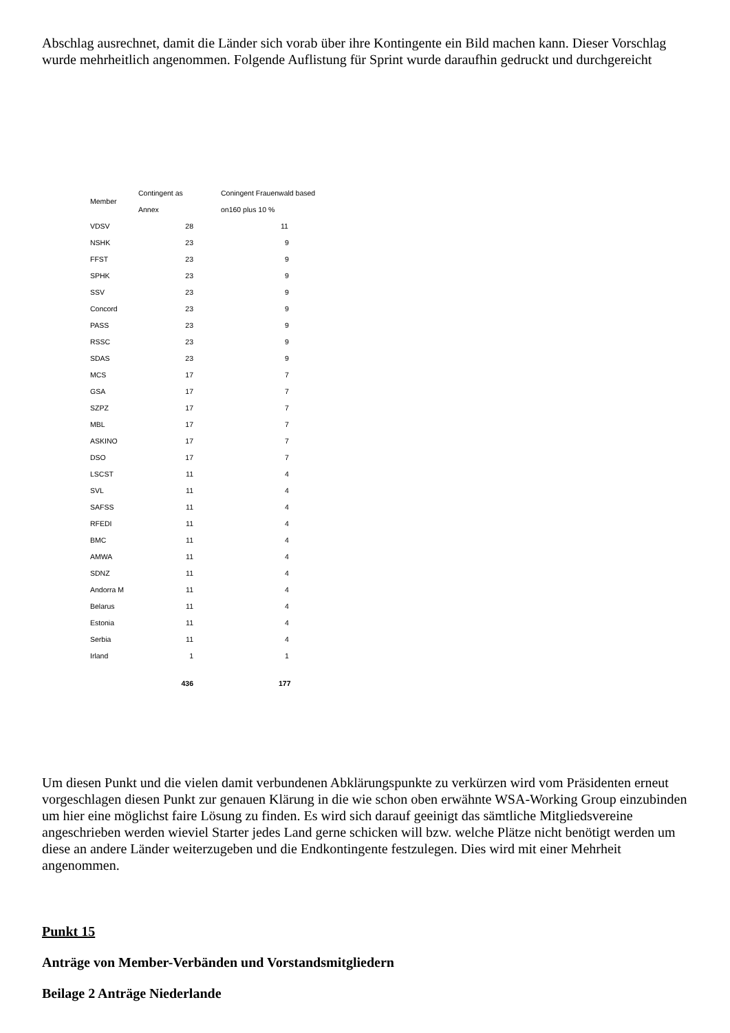Abschlag ausrechnet, damit die Länder sich vorab über ihre Kontingente ein Bild machen kann. Dieser Vorschlag wurde mehrheitlich angenommen. Folgende Auflistung für Sprint wurde daraufhin gedruckt und durchgereicht
| Member | Contingent as Annex | Coningent Frauenwald based on160 plus 10 % |
| --- | --- | --- |
| VDSV | 28 | 11 |
| NSHK | 23 | 9 |
| FFST | 23 | 9 |
| SPHK | 23 | 9 |
| SSV | 23 | 9 |
| Concord | 23 | 9 |
| PASS | 23 | 9 |
| RSSC | 23 | 9 |
| SDAS | 23 | 9 |
| MCS | 17 | 7 |
| GSA | 17 | 7 |
| SZPZ | 17 | 7 |
| MBL | 17 | 7 |
| ASKINO | 17 | 7 |
| DSO | 17 | 7 |
| LSCST | 11 | 4 |
| SVL | 11 | 4 |
| SAFSS | 11 | 4 |
| RFEDI | 11 | 4 |
| BMC | 11 | 4 |
| AMWA | 11 | 4 |
| SDNZ | 11 | 4 |
| Andorra M | 11 | 4 |
| Belarus | 11 | 4 |
| Estonia | 11 | 4 |
| Serbia | 11 | 4 |
| Irland | 1 | 1 |
| | 436 | 177 |
Um diesen Punkt und die vielen damit verbundenen Abklärungspunkte zu verkürzen wird vom Präsidenten erneut vorgeschlagen diesen Punkt zur genauen Klärung in die wie schon oben erwähnte WSA-Working Group einzubinden um hier eine möglichst faire Lösung zu finden. Es wird sich darauf geeinigt das sämtliche Mitgliedsvereine angeschrieben werden wieviel Starter jedes Land gerne schicken will bzw. welche Plätze nicht benötigt werden um diese an andere Länder weiterzugeben und die Endkontingente festzulegen. Dies wird mit einer Mehrheit angenommen.
Punkt 15
Anträge von Member-Verbänden und Vorstandsmitgliedern
Beilage 2 Anträge Niederlande